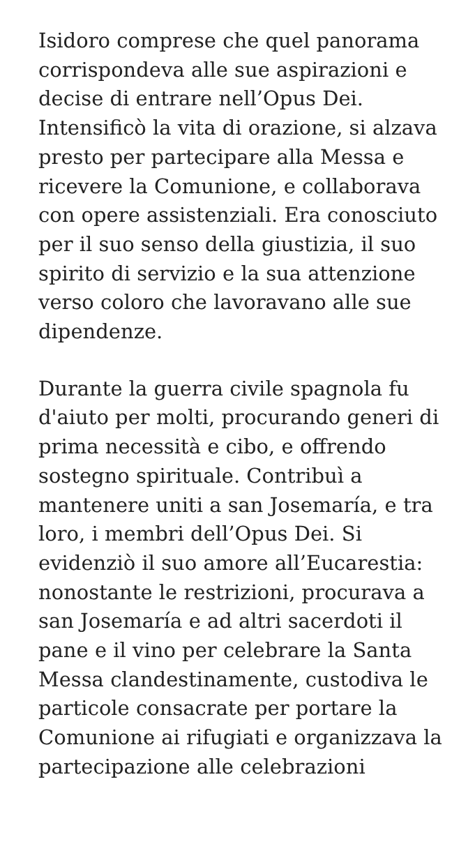Isidoro comprese che quel panorama corrispondeva alle sue aspirazioni e decise di entrare nell’Opus Dei. Intensificò la vita di orazione, si alzava presto per partecipare alla Messa e ricevere la Comunione, e collaborava con opere assistenziali. Era conosciuto per il suo senso della giustizia, il suo spirito di servizio e la sua attenzione verso coloro che lavoravano alle sue dipendenze.
Durante la guerra civile spagnola fu d'aiuto per molti, procurando generi di prima necessità e cibo, e offrendo sostegno spirituale. Contribuì a mantenere uniti a san Josemaría, e tra loro, i membri dell’Opus Dei. Si evidenziò il suo amore all’Eucarestia: nonostante le restrizioni, procurava a san Josemaría e ad altri sacerdoti il pane e il vino per celebrare la Santa Messa clandestinamente, custodiva le particole consacrate per portare la Comunione ai rifugiati e organizzava la partecipazione alle celebrazioni